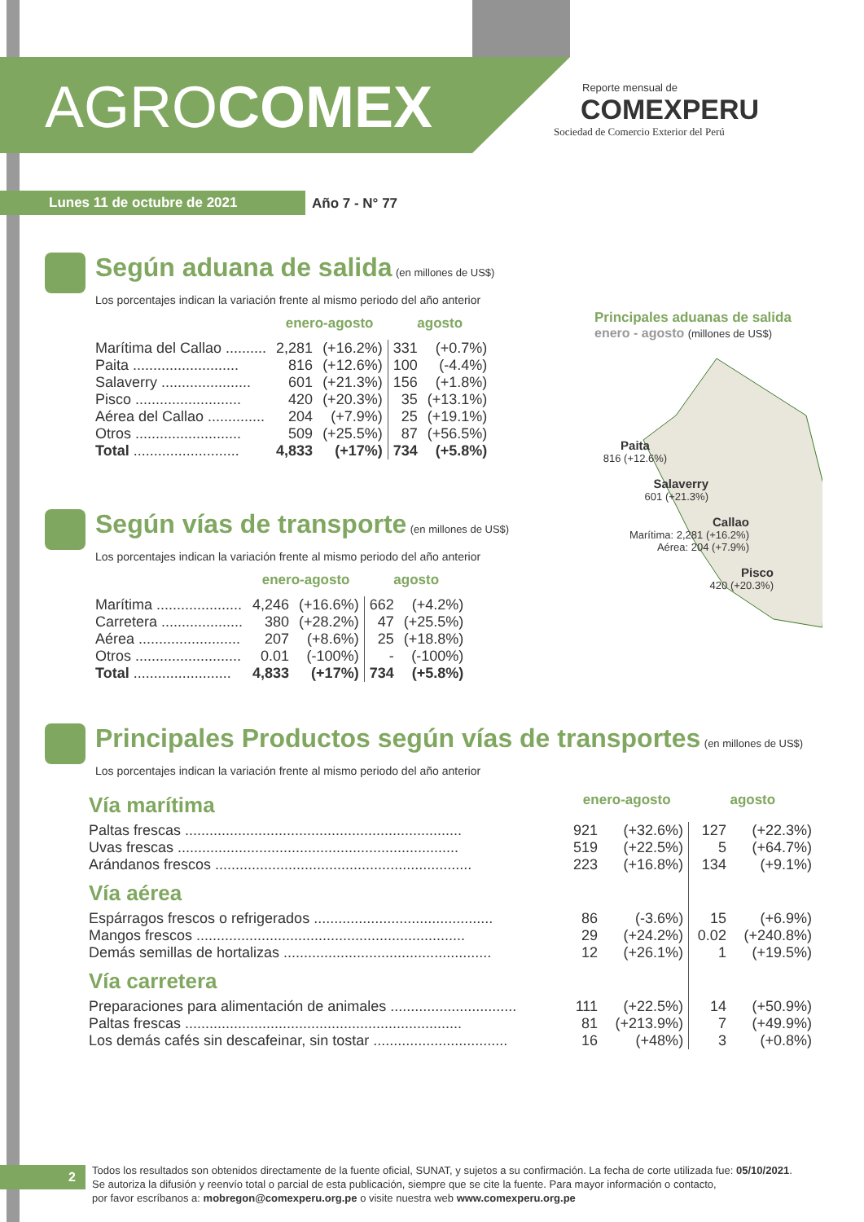AGROCOMEX
Reporte mensual de
COMEXPERU
Sociedad de Comercio Exterior del Perú
Lunes 11 de octubre de 2021 Año 7 - N° 77
Según aduana de salida
(en millones de US$)
Los porcentajes indican la variación frente al mismo periodo del año anterior
| | enero-agosto | | agosto | |
| --- | --- | --- | --- | --- |
| Marítima del Callao .......... | 2,281 | (+16.2%) | 331 | (+0.7%) |
| Paita .......................... | 816 | (+12.6%) | 100 | (-4.4%) |
| Salaverry ...................... | 601 | (+21.3%) | 156 | (+1.8%) |
| Pisco .......................... | 420 | (+20.3%) | 35 | (+13.1%) |
| Aérea del Callao .............. | 204 | (+7.9%) | 25 | (+19.1%) |
| Otros .......................... | 509 | (+25.5%) | 87 | (+56.5%) |
| Total .......................... | 4,833 | (+17%) | 734 | (+5.8%) |
Principales aduanas de salida
enero - agosto (millones de US$)
Paita
816 (+12.6%)
Salaverry
601 (+21.3%)
Callao
Marítima: 2,281 (+16.2%)
Aérea: 204 (+7.9%)
Pisco
420 (+20.3%)
Según vías de transporte
(en millones de US$)
Los porcentajes indican la variación frente al mismo periodo del año anterior
| | enero-agosto | | agosto | |
| --- | --- | --- | --- | --- |
| Marítima ..................... | 4,246 | (+16.6%) | 662 | (+4.2%) |
| Carretera .................... | 380 | (+28.2%) | 47 | (+25.5%) |
| Aérea ......................... | 207 | (+8.6%) | 25 | (+18.8%) |
| Otros .......................... | 0.01 | (-100%) | - | (-100%) |
| Total ........................ | 4,833 | (+17%) | 734 | (+5.8%) |
Principales Productos según vías de transportes
(en millones de US$)
Los porcentajes indican la variación frente al mismo periodo del año anterior
| Vía marítima | enero-agosto | | agosto | |
| Paltas frescas .................................................................... | 921 | (+32.6%) | 127 | (+22.3%) |
| Uvas frescas ..................................................................... | 519 | (+22.5%) | 5 | (+64.7%) |
| Arándanos frescos ............................................................... | 223 | (+16.8%) | 134 | (+9.1%) |
| Vía aérea | | | | |
| Espárragos frescos o refrigerados ............................................ | 86 | (-3.6%) | 15 | (+6.9%) |
| Mangos frescos .................................................................. | 29 | (+24.2%) | 0.02 | (+240.8%) |
| Demás semillas de hortalizas ................................................... | 12 | (+26.1%) | 1 | (+19.5%) |
| Vía carretera | | | | |
| Preparaciones para alimentación de animales ............................... | 111 | (+22.5%) | 14 | (+50.9%) |
| Paltas frescas .................................................................... | 81 | (+213.9%) | 7 | (+49.9%) |
| Los demás cafés sin descafeinar, sin tostar ................................. | 16 | (+48%) | 3 | (+0.8%) |
2
Todos los resultados son obtenidos directamente de la fuente oficial, SUNAT, y sujetos a su confirmación. La fecha de corte utilizada fue: 05/10/2021.
Se autoriza la difusión y reenvío total o parcial de esta publicación, siempre que se cite la fuente. Para mayor información o contacto,
por favor escríbanos a: mobregon@comexperu.org.pe o visite nuestra web www.comexperu.org.pe